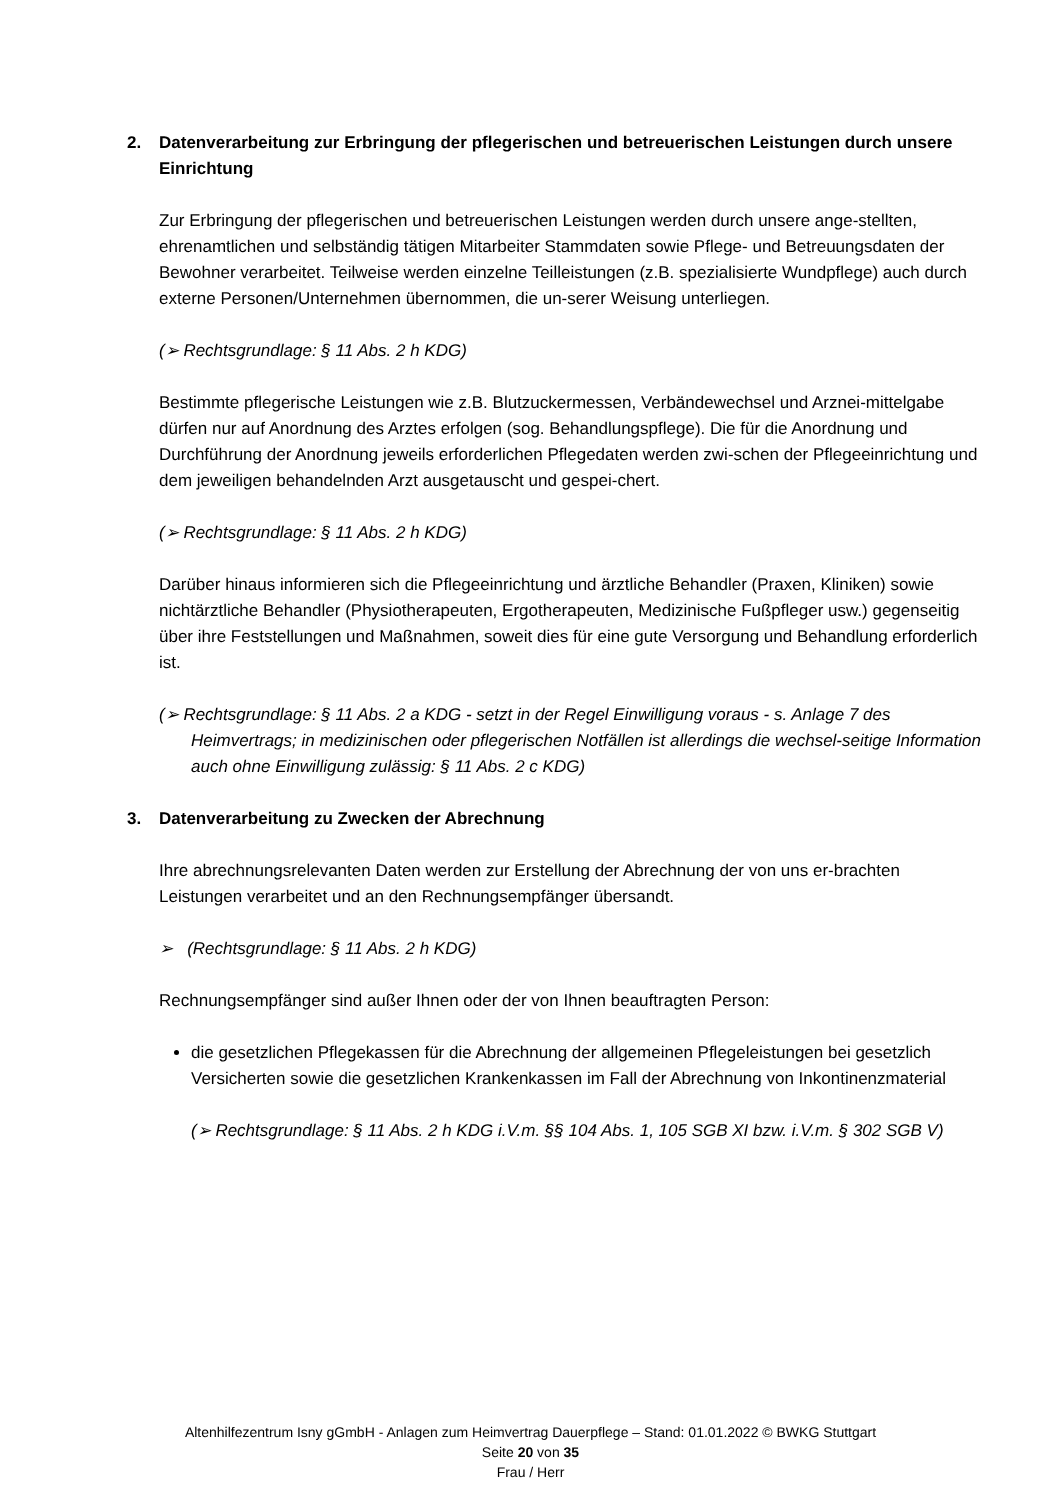2. Datenverarbeitung zur Erbringung der pflegerischen und betreuerischen Leistungen durch unsere Einrichtung
Zur Erbringung der pflegerischen und betreuerischen Leistungen werden durch unsere ange-stellten, ehrenamtlichen und selbständig tätigen Mitarbeiter Stammdaten sowie Pflege- und Betreuungsdaten der Bewohner verarbeitet. Teilweise werden einzelne Teilleistungen (z.B. spezialisierte Wundpflege) auch durch externe Personen/Unternehmen übernommen, die un-serer Weisung unterliegen.
(➢ Rechtsgrundlage: § 11 Abs. 2 h KDG)
Bestimmte pflegerische Leistungen wie z.B. Blutzuckermessen, Verbändewechsel und Arznei-mittelgabe dürfen nur auf Anordnung des Arztes erfolgen (sog. Behandlungspflege). Die für die Anordnung und Durchführung der Anordnung jeweils erforderlichen Pflegedaten werden zwi-schen der Pflegeeinrichtung und dem jeweiligen behandelnden Arzt ausgetauscht und gespei-chert.
(➢ Rechtsgrundlage: § 11 Abs. 2 h KDG)
Darüber hinaus informieren sich die Pflegeeinrichtung und ärztliche Behandler (Praxen, Kliniken) sowie nichtärztliche Behandler (Physiotherapeuten, Ergotherapeuten, Medizinische Fußpfleger usw.) gegenseitig über ihre Feststellungen und Maßnahmen, soweit dies für eine gute Versorgung und Behandlung erforderlich ist.
(➢ Rechtsgrundlage: § 11 Abs. 2 a KDG - setzt in der Regel Einwilligung voraus - s. Anlage 7 des Heimvertrags; in medizinischen oder pflegerischen Notfällen ist allerdings die wechsel-seitige Information auch ohne Einwilligung zulässig: § 11 Abs. 2 c KDG)
3. Datenverarbeitung zu Zwecken der Abrechnung
Ihre abrechnungsrelevanten Daten werden zur Erstellung der Abrechnung der von uns er-brachten Leistungen verarbeitet und an den Rechnungsempfänger übersandt.
➢ (Rechtsgrundlage: § 11 Abs. 2 h KDG)
Rechnungsempfänger sind außer Ihnen oder der von Ihnen beauftragten Person:
die gesetzlichen Pflegekassen für die Abrechnung der allgemeinen Pflegeleistungen bei gesetzlich Versicherten sowie die gesetzlichen Krankenkassen im Fall der Abrechnung von Inkontinenzmaterial
(➢ Rechtsgrundlage: § 11 Abs. 2 h KDG i.V.m. §§ 104 Abs. 1, 105 SGB XI bzw. i.V.m. § 302 SGB V)
Altenhilfezentrum Isny gGmbH - Anlagen zum Heimvertrag Dauerpflege – Stand: 01.01.2022 © BWKG Stuttgart
Seite 20 von 35
Frau / Herr